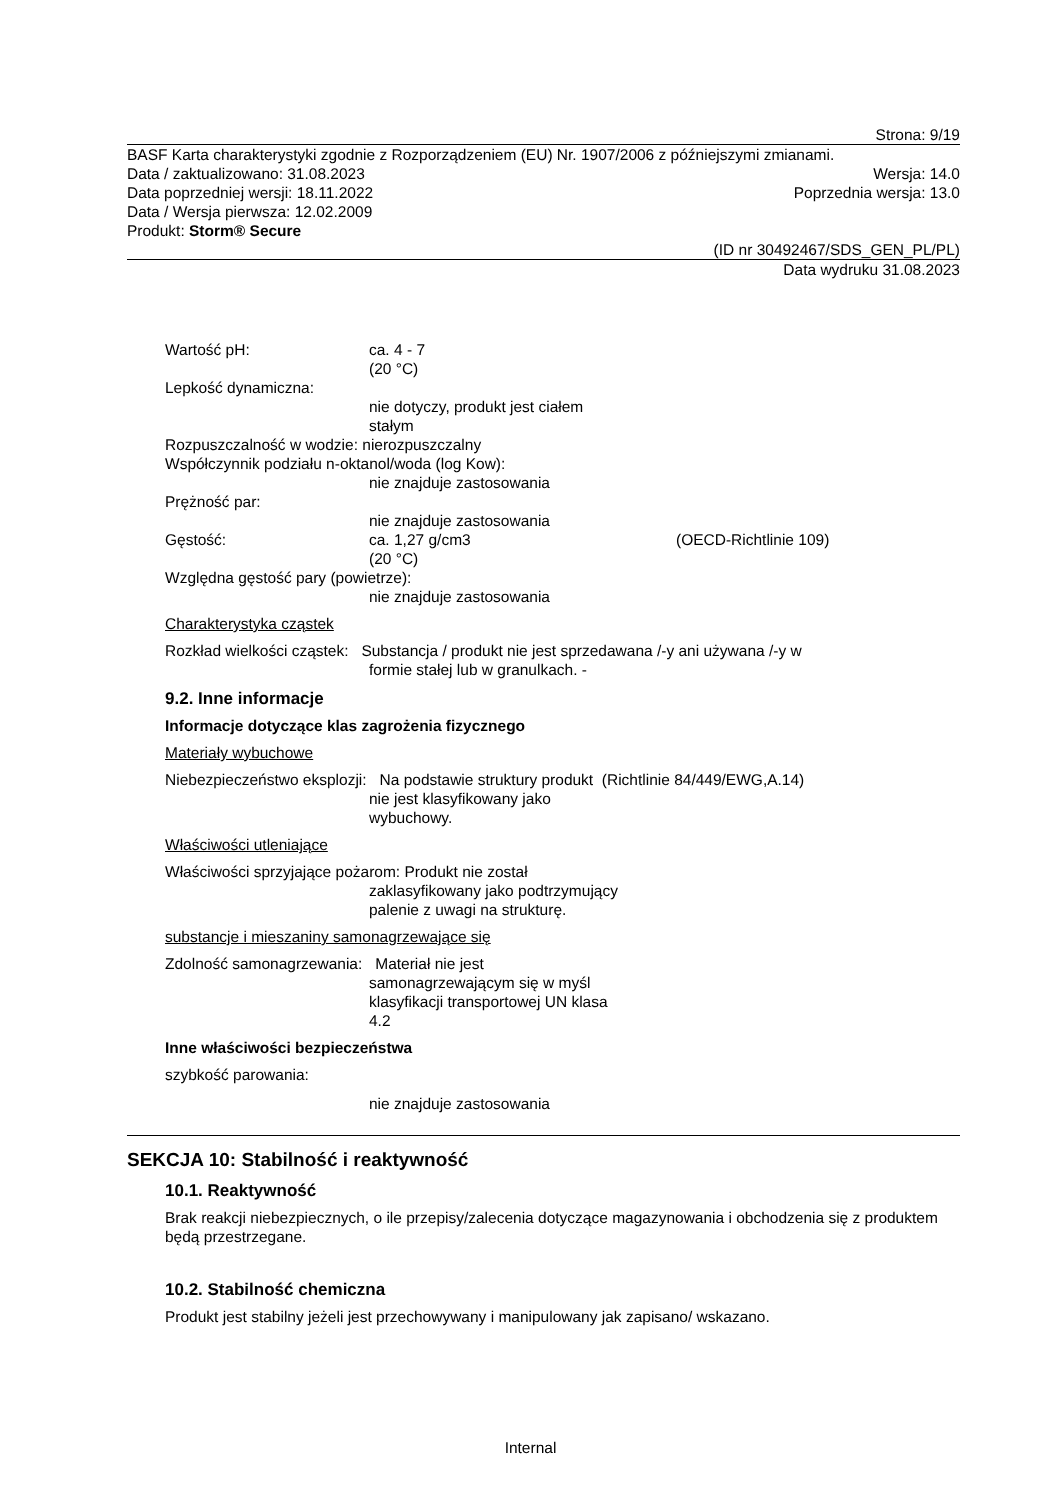Strona: 9/19
BASF Karta charakterystyki zgodnie z Rozporządzeniem (EU) Nr. 1907/2006 z późniejszymi zmianami.
Data / zaktualizowano: 31.08.2023 Wersja: 14.0
Data poprzedniej wersji: 18.11.2022 Poprzednia wersja: 13.0
Data / Wersja pierwsza: 12.02.2009
Produkt: Storm® Secure
(ID nr 30492467/SDS_GEN_PL/PL)
Data wydruku 31.08.2023
Wartość pH: ca. 4 - 7
(20 °C)
Lepkość dynamiczna:
nie dotyczy, produkt jest ciałem
stałym
Rozpuszczalność w wodzie: nierozpuszczalny
Współczynnik podziału n-oktanol/woda (log Kow):
nie znajduje zastosowania
Prężność par:
nie znajduje zastosowania
Gęstość: ca. 1,27 g/cm3
(20 °C) (OECD-Richtlinie 109)
Względna gęstość pary (powietrze):
nie znajduje zastosowania
Charakterystyka cząstek
Rozkład wielkości cząstek: Substancja / produkt nie jest sprzedawana /-y ani używana /-y w
formie stałej lub w granulkach. -
9.2. Inne informacje
Informacje dotyczące klas zagrożenia fizycznego
Materiały wybuchowe
Niebezpieczeństwo eksplozji: Na podstawie struktury produkt (Richtlinie 84/449/EWG,A.14)
nie jest klasyfikowany jako
wybuchowy.
Właściwości utleniające
Właściwości sprzyjające pożarom: Produkt nie został
zaklasyfikowany jako podtrzymujący
palenie z uwagi na strukturę.
substancje i mieszaniny samonagrzewające się
Zdolność samonagrzewania: Materiał nie jest
samonagrzewającym się w myśl
klasyfikacji transportowej UN klasa
4.2
Inne właściwości bezpieczeństwa
szybkość parowania:
nie znajduje zastosowania
SEKCJA 10: Stabilność i reaktywność
10.1. Reaktywność
Brak reakcji niebezpiecznych, o ile przepisy/zalecenia dotyczące magazynowania i obchodzenia się z produktem będą przestrzegane.
10.2. Stabilność chemiczna
Produkt jest stabilny jeżeli jest przechowywany i manipulowany jak zapisano/ wskazano.
Internal